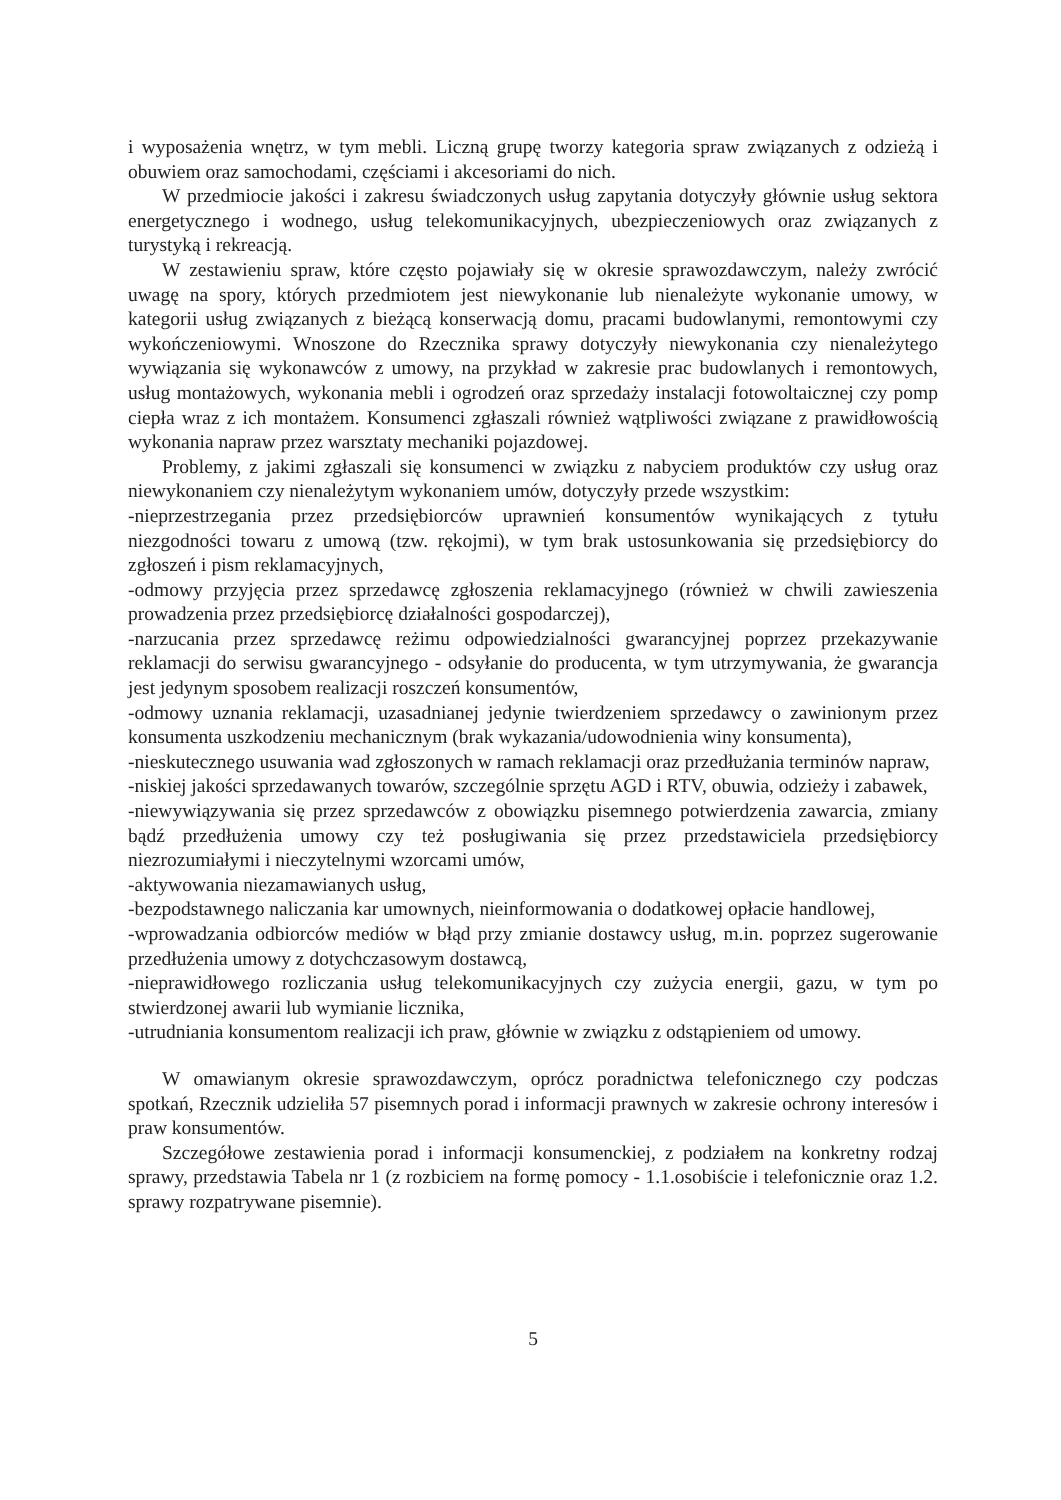i wyposażenia wnętrz, w tym mebli. Liczną grupę tworzy kategoria spraw związanych z odzieżą i obuwiem oraz samochodami, częściami i akcesoriami do nich.
W przedmiocie jakości i zakresu świadczonych usług zapytania dotyczyły głównie usług sektora energetycznego i wodnego, usług telekomunikacyjnych, ubezpieczeniowych oraz związanych z turystyką i rekreacją.
W zestawieniu spraw, które często pojawiały się w okresie sprawozdawczym, należy zwrócić uwagę na spory, których przedmiotem jest niewykonanie lub nienależyte wykonanie umowy, w kategorii usług związanych z bieżącą konserwacją domu, pracami budowlanymi, remontowymi czy wykończeniowymi. Wnoszone do Rzecznika sprawy dotyczyły niewykonania czy nienależytego wywiązania się wykonawców z umowy, na przykład w zakresie prac budowlanych i remontowych, usług montażowych, wykonania mebli i ogrodzeń oraz sprzedaży instalacji fotowoltaicznej czy pomp ciepła wraz z ich montażem. Konsumenci zgłaszali również wątpliwości związane z prawidłowością wykonania napraw przez warsztaty mechaniki pojazdowej.
Problemy, z jakimi zgłaszali się konsumenci w związku z nabyciem produktów czy usług oraz niewykonaniem czy nienależytym wykonaniem umów, dotyczyły przede wszystkim:
-nieprzestrzegania przez przedsiębiorców uprawnień konsumentów wynikających z tytułu niezgodności towaru z umową (tzw. rękojmi), w tym brak ustosunkowania się przedsiębiorcy do zgłoszeń i pism reklamacyjnych,
-odmowy przyjęcia przez sprzedawcę zgłoszenia reklamacyjnego (również w chwili zawieszenia prowadzenia przez przedsiębiorcę działalności gospodarczej),
-narzucania przez sprzedawcę reżimu odpowiedzialności gwarancyjnej poprzez przekazywanie reklamacji do serwisu gwarancyjnego - odsyłanie do producenta, w tym utrzymywania, że gwarancja jest jedynym sposobem realizacji roszczeń konsumentów,
-odmowy uznania reklamacji, uzasadnianej jedynie twierdzeniem sprzedawcy o zawinionym przez konsumenta uszkodzeniu mechanicznym (brak wykazania/udowodnienia winy konsumenta),
-nieskutecznego usuwania wad zgłoszonych w ramach reklamacji oraz przedłużania terminów napraw,
-niskiej jakości sprzedawanych towarów, szczególnie sprzętu AGD i RTV, obuwia, odzieży i zabawek,
-niewywiązywania się przez sprzedawców z obowiązku pisemnego potwierdzenia zawarcia, zmiany bądź przedłużenia umowy czy też posługiwania się przez przedstawiciela przedsiębiorcy niezrozumiałymi i nieczytelnymi wzorcami umów,
-aktywowania niezamawianych usług,
-bezpodstawnego naliczania kar umownych, nieinformowania o dodatkowej opłacie handlowej,
-wprowadzania odbiorców mediów w błąd przy zmianie dostawcy usług, m.in. poprzez sugerowanie przedłużenia umowy z dotychczasowym dostawcą,
-nieprawidłowego rozliczania usług telekomunikacyjnych czy zużycia energii, gazu, w tym po stwierdzonej awarii lub wymianie licznika,
-utrudniania konsumentom realizacji ich praw, głównie w związku z odstąpieniem od umowy.
W omawianym okresie sprawozdawczym, oprócz poradnictwa telefonicznego czy podczas spotkań, Rzecznik udzieliła 57 pisemnych porad i informacji prawnych w zakresie ochrony interesów i praw konsumentów.
Szczegółowe zestawienia porad i informacji konsumenckiej, z podziałem na konkretny rodzaj sprawy, przedstawia Tabela nr 1 (z rozbiciem na formę pomocy - 1.1.osobiście i telefonicznie oraz 1.2. sprawy rozpatrywane pisemnie).
5